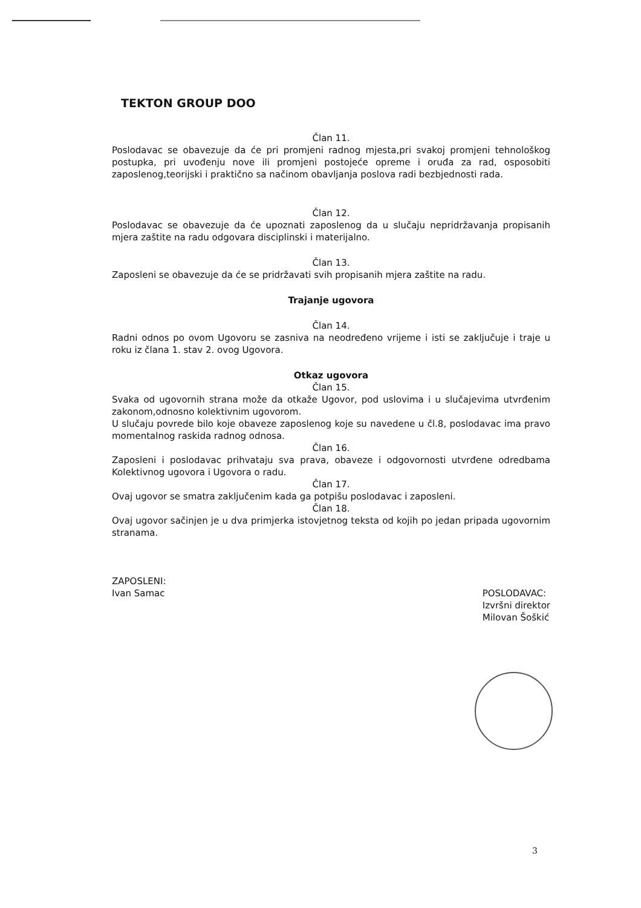TEKTON GROUP DOO
Član 11.
Poslodavac se obavezuje da će pri promjeni radnog mjesta,pri svakoj promjeni tehnološkog postupka, pri uvođenju nove ili promjeni postojeće opreme i oruđa za rad, osposobiti zaposlenog,teorijski i praktično sa načinom obavljanja poslova radi bezbjednosti rada.
Član 12.
Poslodavac se obavezuje da će upoznati zaposlenog da u slučaju nepridržavanja propisanih mjera zaštite na radu odgovara disciplinski i materijalno.
Član 13.
Zaposleni se obavezuje da će se pridržavati svih propisanih mjera zaštite na radu.
Trajanje ugovora
Član 14.
Radni odnos po ovom Ugovoru se zasniva na neodređeno vrijeme i isti se zaključuje i traje u roku iz člana 1. stav 2. ovog Ugovora.
Otkaz ugovora
Član 15.
Svaka od ugovornih strana može da otkaže Ugovor, pod uslovima i u slučajevima utvrđenim zakonom,odnosno kolektivnim ugovorom.
U slučaju povrede bilo koje obaveze zaposlenog koje su navedene u čl.8, poslodavac ima pravo momentalnog raskida radnog odnosa.
Član 16.
Zaposleni i poslodavac prihvataju sva prava, obaveze i odgovornosti utvrđene odredbama Kolektivnog ugovora i Ugovora o radu.
Član 17.
Ovaj ugovor se smatra zaključenim kada ga potpišu poslodavac i zaposleni.
Član 18.
Ovaj ugovor sačinjen je u dva primjerka istovjetnog teksta od kojih po jedan pripada ugovornim stranama.
ZAPOSLENI:
Ivan Samac
POSLODAVAC:
Izvršni direktor
Milovan Šoškić
3